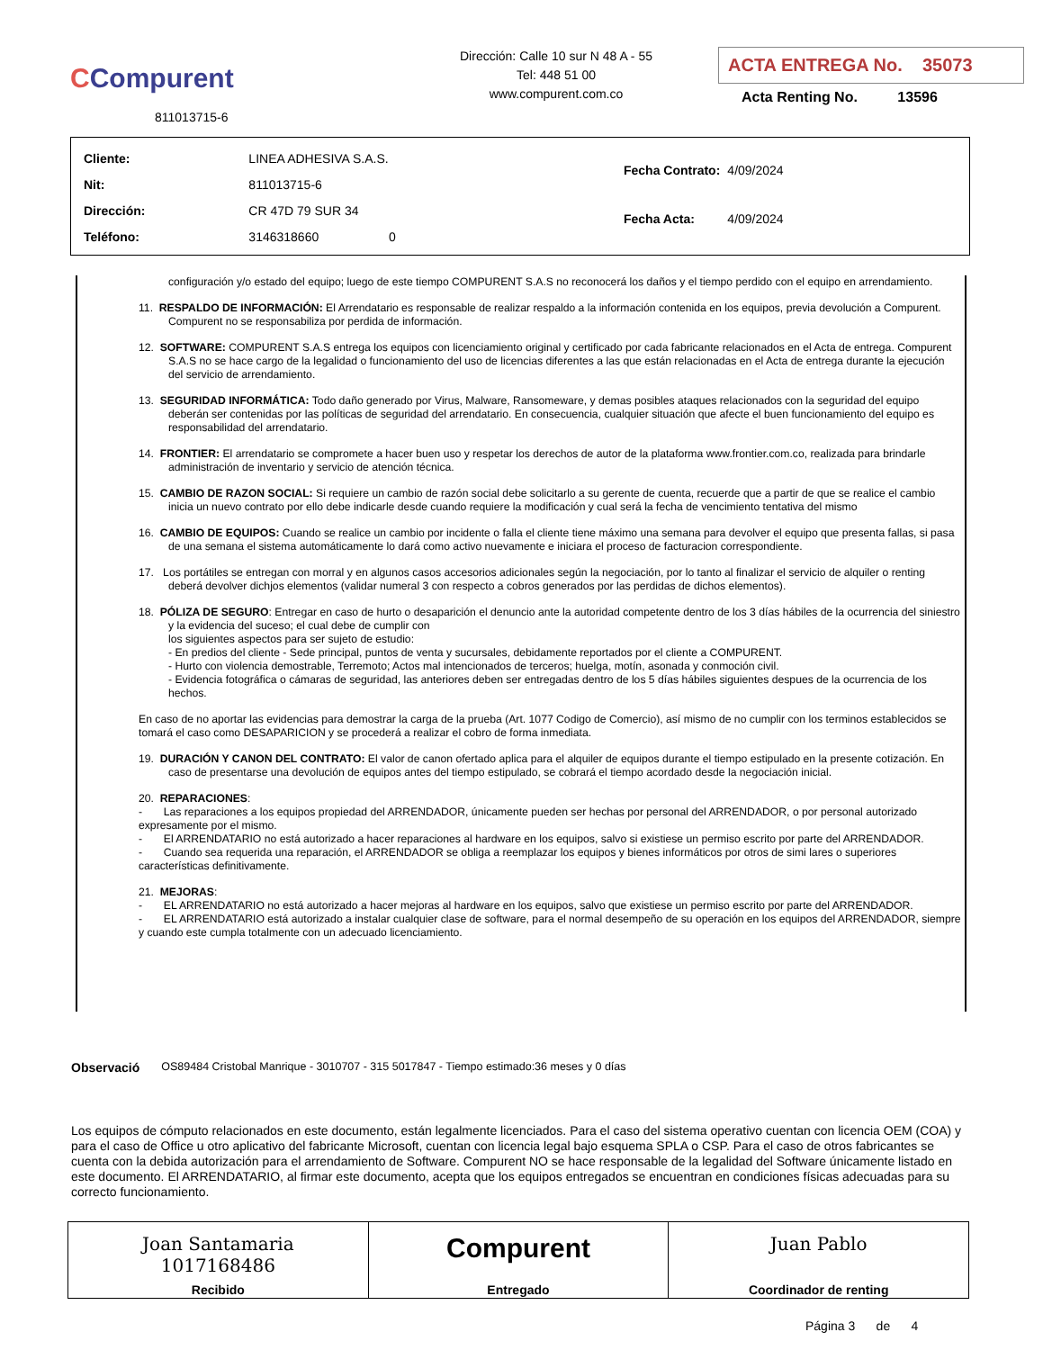CCompurent
811013715-6
Dirección: Calle 10 sur N 48 A - 55
Tel: 448 51 00
www.compurent.com.co
ACTA ENTREGA No. 35073
Acta Renting No. 13596
| Cliente: | LINEA ADHESIVA S.A.S. |
| Nit: | 811013715-6 |
| Dirección: | CR 47D 79 SUR 34 |
| Teléfono: | 3146318660 0 |
| Fecha Contrato: | 4/09/2024 |
| Fecha Acta: | 4/09/2024 |
configuración y/o estado del equipo; luego de este tiempo COMPURENT S.A.S no reconocerá los daños y el tiempo perdido con el equipo en arrendamiento.
11. RESPALDO DE INFORMACIÓN: El Arrendatario es responsable de realizar respaldo a la información contenida en los equipos, previa devolución a Compurent. Compurent no se responsabiliza por perdida de información.
12. SOFTWARE: COMPURENT S.A.S entrega los equipos con licenciamiento original y certificado por cada fabricante relacionados en el Acta de entrega. Compurent S.A.S no se hace cargo de la legalidad o funcionamiento del uso de licencias diferentes a las que están relacionadas en el Acta de entrega durante la ejecución del servicio de arrendamiento.
13. SEGURIDAD INFORMÁTICA: Todo daño generado por Virus, Malware, Ransomeware, y demas posibles ataques relacionados con la seguridad del equipo deberán ser contenidas por las políticas de seguridad del arrendatario. En consecuencia, cualquier situación que afecte el buen funcionamiento del equipo es responsabilidad del arrendatario.
14. FRONTIER: El arrendatario se compromete a hacer buen uso y respetar los derechos de autor de la plataforma www.frontier.com.co, realizada para brindarle administración de inventario y servicio de atención técnica.
15. CAMBIO DE RAZON SOCIAL: Si requiere un cambio de razón social debe solicitarlo a su gerente de cuenta, recuerde que a partir de que se realice el cambio inicia un nuevo contrato por ello debe indicarle desde cuando requiere la modificación y cual será la fecha de vencimiento tentativa del mismo
16. CAMBIO DE EQUIPOS: Cuando se realice un cambio por incidente o falla el cliente tiene máximo una semana para devolver el equipo que presenta fallas, si pasa de una semana el sistema automáticamente lo dará como activo nuevamente e iniciara el proceso de facturacion correspondiente.
17. Los portátiles se entregan con morral y en algunos casos accesorios adicionales según la negociación, por lo tanto al finalizar el servicio de alquiler o renting deberá devolver dichjos elementos (validar numeral 3 con respecto a cobros generados por las perdidas de dichos elementos).
18. PÓLIZA DE SEGURO: Entregar en caso de hurto o desaparición el denuncio ante la autoridad competente dentro de los 3 días hábiles de la ocurrencia del siniestro y la evidencia del suceso; el cual debe de cumplir con
los siguientes aspectos para ser sujeto de estudio:
- En predios del cliente - Sede principal, puntos de venta y sucursales, debidamente reportados por el cliente a COMPURENT.
- Hurto con violencia demostrable, Terremoto; Actos mal intencionados de terceros; huelga, motín, asonada y conmoción civil.
- Evidencia fotográfica o cámaras de seguridad, las anteriores deben ser entregadas dentro de los 5 días hábiles siguientes despues de la ocurrencia de los hechos.
En caso de no aportar las evidencias para demostrar la carga de la prueba (Art. 1077 Codigo de Comercio), así mismo de no cumplir con los terminos establecidos se tomará el caso como DESAPARICION y se procederá a realizar el cobro de forma inmediata.
19. DURACIÓN Y CANON DEL CONTRATO: El valor de canon ofertado aplica para el alquiler de equipos durante el tiempo estipulado en la presente cotización. En caso de presentarse una devolución de equipos antes del tiempo estipulado, se cobrará el tiempo acordado desde la negociación inicial.
20. REPARACIONES:
- Las reparaciones a los equipos propiedad del ARRENDADOR, únicamente pueden ser hechas por personal del ARRENDADOR, o por personal autorizado expresamente por el mismo.
- El ARRENDATARIO no está autorizado a hacer reparaciones al hardware en los equipos, salvo si existiese un permiso escrito por parte del ARRENDADOR.
- Cuando sea requerida una reparación, el ARRENDADOR se obliga a reemplazar los equipos y bienes informáticos por otros de simi lares o superiores características definitivamente.
21. MEJORAS:
- EL ARRENDATARIO no está autorizado a hacer mejoras al hardware en los equipos, salvo que existiese un permiso escrito por parte del ARRENDADOR.
- EL ARRENDATARIO está autorizado a instalar cualquier clase de software, para el normal desempeño de su operación en los equipos del ARRENDADOR, siempre y cuando este cumpla totalmente con un adecuado licenciamiento.
Observació OS89484 Cristobal Manrique - 3010707 - 315 5017847 - Tiempo estimado:36 meses y 0 días
Los equipos de cómputo relacionados en este documento, están legalmente licenciados. Para el caso del sistema operativo cuentan con licencia OEM (COA) y para el caso de Office u otro aplicativo del fabricante Microsoft, cuentan con licencia legal bajo esquema SPLA o CSP. Para el caso de otros fabricantes se cuenta con la debida autorización para el arrendamiento de Software. Compurent NO se hace responsable de la legalidad del Software únicamente listado en este documento. El ARRENDATARIO, al firmar este documento, acepta que los equipos entregados se encuentran en condiciones físicas adecuadas para su correcto funcionamiento.
| Joan Santamaria 1017168486 Recibido | Compurent Entregado | Juan Pablo Coordinador de renting |
Página 3 de 4